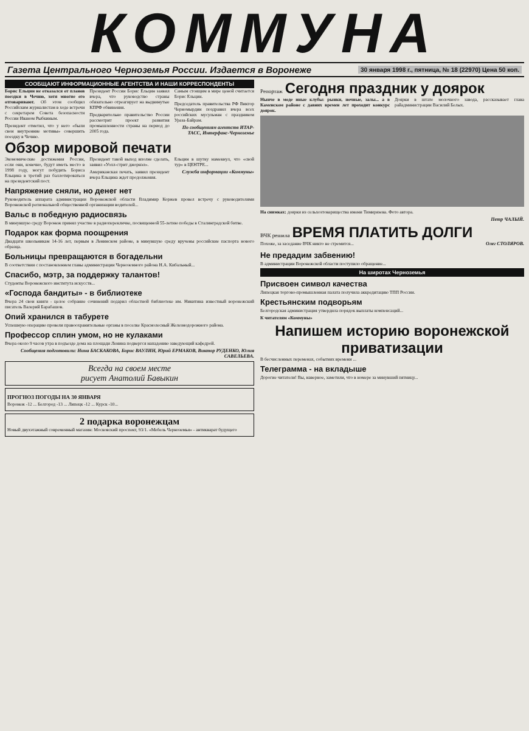КОММУНА
Газета Центрального Черноземья России. Издается в Воронеже 30 января 1998 г., пятница, № 18 (22970) Цена 50 коп.
СООБЩАЮТ ИНФОРМАЦИОННЫЕ АГЕНТСТВА И НАШИ КОРРЕСПОНДЕНТЫ
Борис Ельцин не отказался от планов поездки в Чечню, хотя многие его отговаривают. Об этом сообщил Российским журналистам в ходе встречи с секретарем Совета безопасности России Иваном Рыбкиным.
Президент отметил, что у него «были свои внутренние мотивы» совершить поездку в Чечню.
Президент России Борис Ельцин заявил вчера, что руководство страны обязательно отреагирует на выдвинутые КПРФ обвинения.
Предварительно правительство России рассмотрит проект развития промышленности страны на период до 2005 года.
Самым стоящим в мире ценой считается Борис Ельцин.
Председатель правительства РФ Виктор Черномырдин поздравил вчера всех российских мусульман с праздником Ураза-Байрам.
По сообщениям агентств ИТАР-ТАСС, Интерфакс-Черноземье
Обзор мировой печати
Экономические достижения России, если они, конечно, будут иметь место в 1998 году, могут побудить Бориса Ельцина в третий раз баллотироваться на президентский пост.
Президент такой выход вполне сделать, заявил «Уолл-стрит джорнэл».
Американская печать, заявил президент вчера Ельцина ждет продолжения.
Ельцин в шутку намекнул, что «свой тур» в ЦЕНТРЕ...
Служба информации «Коммуны»
Напряжение сняли, но денег нет
Руководитель аппарата администрации Воронежской области Владимир Коржев провел встречу с руководителями Воронежской региональной общественной организации водителей...
Вальс в победную радиосвязь
В минувшую среду Воронеж принял участие в радиоперекличке, посвященной 55-летию победы в Сталинградской битве.
Подарок как форма поощрения
Двадцати школьникам 14-16 лет, первым в Ленинском районе, в минувшую среду вручены российские паспорта нового образца.
Больницы превращаются в богадельни
В соответствии с постановлением главы администрации Черноземного района Н.А. Кибальный...
Спасибо, мэтр, за поддержку талантов!
Студенты Воронежского института искусств...
«Господа бандиты» - в библиотеке
Вчера 24 свои книги - целое собрание сочинений подарил областной библиотеке им. Никитина известный воронежский писатель Валерий Барабашов.
Опий хранился в табурете
Успешную операцию провели правоохранительные органы в поселке Краснолесный Железнодорожного района.
Профессор сплин умом, но не кулаками
Вчера около 9 часов утра в подъезде дома на площади Ленина подвергся нападению заведующий кафедрой.
Сообщения подготовили: Нина БАСКАКОВА, Борис ВАУЛИН, Юрий ЕРМАКОВ, Виктор РУДЕНКО, Юлия САВЕЛЬЕВА.
Всегда на своем месте
рисует Анатолий Бавыкин
ПРОГНОЗ ПОГОДЫ НА 30 ЯНВАРЯ
Воронеж -12 ... Белгород -13 ... Липецк -12 ... Курск -10...
2 подарка воронежцам
Новый двухэтажный современный магазин: Московский проспект, 93/1. «Мебель Черноземья» - антикварат будущего
Репортаж Сегодня праздник у доярок
Нынче в моде иные клубы: рынки, ночные, залы... а в Каменском районе с давних времен лет проходит конкурс доярок.
Доярки в штате молочного завода, рассказывает глава райадминистрации Василий Белых.
На снимках: доярки из сельхозтоварищества имени Тимирязева. Фото автора.
Петр ЧАЛЫЙ.
ВЧК решила ВРЕМЯ ПЛАТИТЬ ДОЛГИ
Похоже, за заседание ВЧК никто не стремится...
Олег СТОЛЯРОВ.
Не предадим забвению!
В администрации Воронежской области поступило обращение...
На широтах Черноземья
Присвоен символ качества
Липецкая торгово-промышленная палата получила аккредитацию ТПП России.
Крестьянским подворьям
Белгородская администрация утвердила порядок выплаты компенсаций...
К читателям «Коммуны»
Напишем историю воронежской приватизации
В бесчисленных переменах, событиях времени ...
Телеграмма - на вкладыше
Дорогие читатели! Вы, наверное, заметили, что в номере за минувший пятницу...